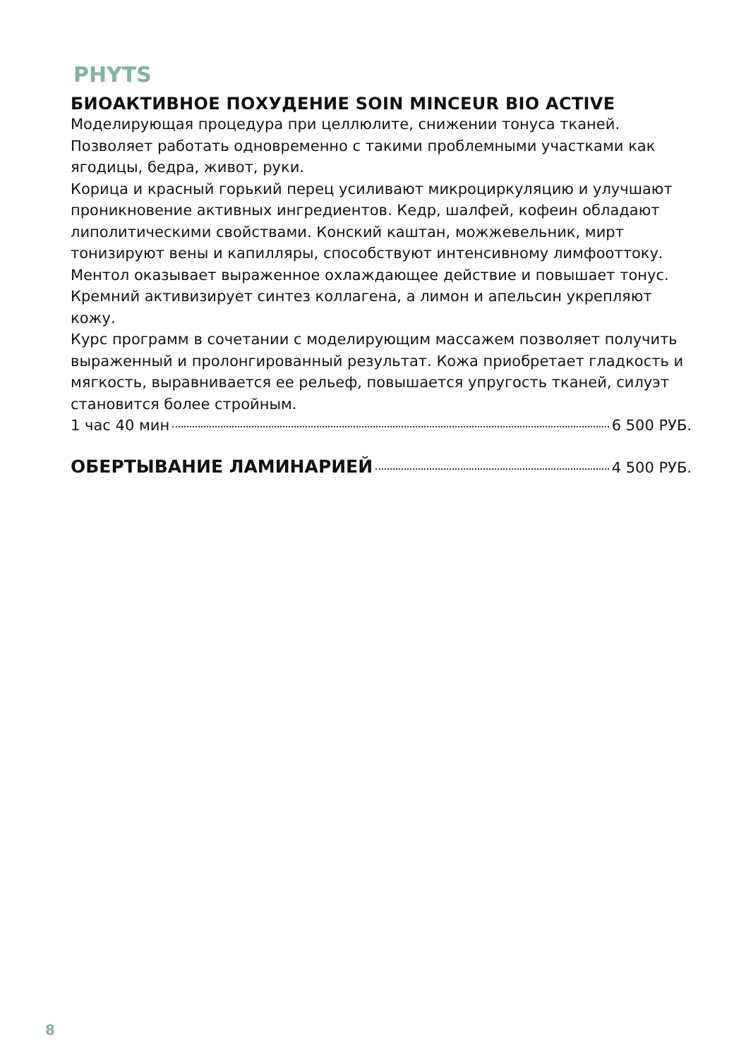PHYTS
БИОАКТИВНОЕ ПОХУДЕНИЕ SOIN MINCEUR BIO ACTIVE
Моделирующая процедура при целлюлите, снижении тонуса тканей. Позволяет работать одновременно с такими проблемными участками как ягодицы, бедра, живот, руки.
Корица и красный горький перец усиливают микроциркуляцию и улучшают проникновение активных ингредиентов. Кедр, шалфей, кофеин обладают липолитическими свойствами. Конский каштан, можжевельник, мирт тонизируют вены и капилляры, способствуют интенсивному лимфооттоку. Ментол оказывает выраженное охлаждающее действие и повышает тонус. Кремний активизирует синтез коллагена, а лимон и апельсин укрепляют кожу.
Курс программ в сочетании с моделирующим массажем позволяет получить выраженный и пролонгированный результат. Кожа приобретает гладкость и мягкость, выравнивается ее рельеф, повышается упругость тканей, силуэт становится более стройным.
1 час 40 мин 6 500 РУБ.
ОБЕРТЫВАНИЕ ЛАМИНАРИЕЙ 4 500 РУБ.
8